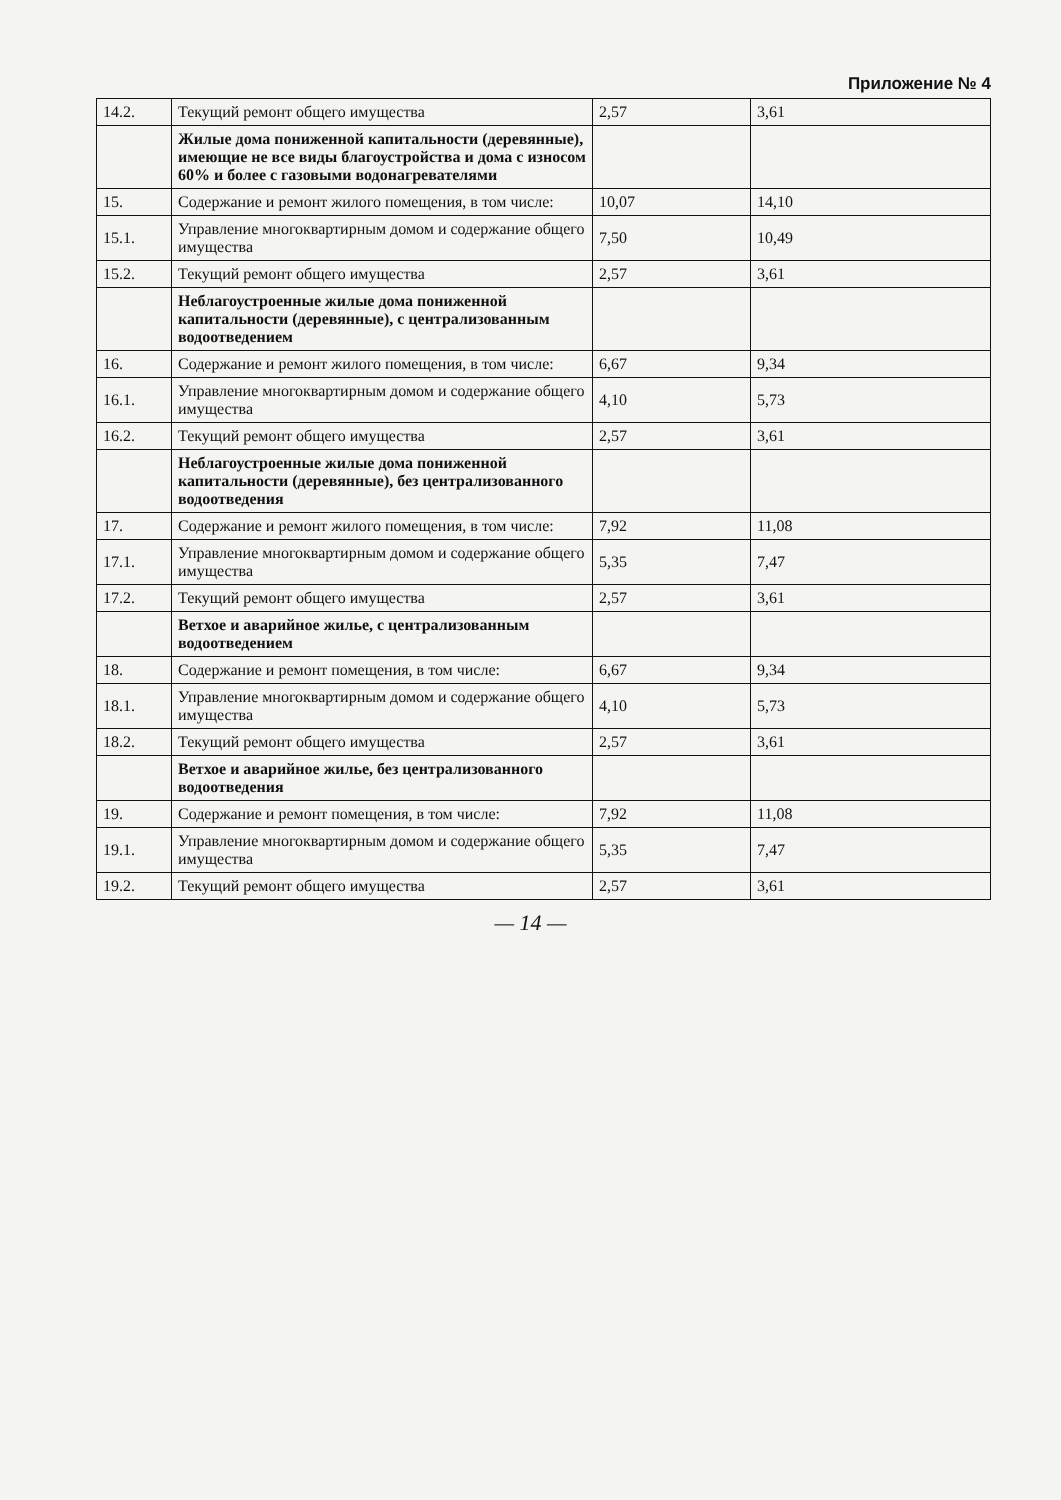Приложение № 4
| 14.2. | Текущий ремонт общего имущества | 2,57 | 3,61 |
| | Жилые дома пониженной капитальности (деревянные), имеющие не все виды благоустройства и дома с износом 60% и более с газовыми водонагревателями | | |
| 15. | Содержание и ремонт жилого помещения, в том числе: | 10,07 | 14,10 |
| 15.1. | Управление многоквартирным домом и содержание общего имущества | 7,50 | 10,49 |
| 15.2. | Текущий ремонт общего имущества | 2,57 | 3,61 |
| | Неблагоустроенные жилые дома пониженной капитальности (деревянные), с централизованным водоотведением | | |
| 16. | Содержание и ремонт жилого помещения, в том числе: | 6,67 | 9,34 |
| 16.1. | Управление многоквартирным домом и содержание общего имущества | 4,10 | 5,73 |
| 16.2. | Текущий ремонт общего имущества | 2,57 | 3,61 |
| | Неблагоустроенные жилые дома пониженной капитальности (деревянные), без централизованного водоотведения | | |
| 17. | Содержание и ремонт жилого помещения, в том числе: | 7,92 | 11,08 |
| 17.1. | Управление многоквартирным домом и содержание общего имущества | 5,35 | 7,47 |
| 17.2. | Текущий ремонт общего имущества | 2,57 | 3,61 |
| | Ветхое и аварийное жилье, с централизованным водоотведением | | |
| 18. | Содержание и ремонт помещения, в том числе: | 6,67 | 9,34 |
| 18.1. | Управление многоквартирным домом и содержание общего имущества | 4,10 | 5,73 |
| 18.2. | Текущий ремонт общего имущества | 2,57 | 3,61 |
| | Ветхое и аварийное жилье, без централизованного водоотведения | | |
| 19. | Содержание и ремонт помещения, в том числе: | 7,92 | 11,08 |
| 19.1. | Управление многоквартирным домом и содержание общего имущества | 5,35 | 7,47 |
| 19.2. | Текущий ремонт общего имущества | 2,57 | 3,61 |
— 14 —